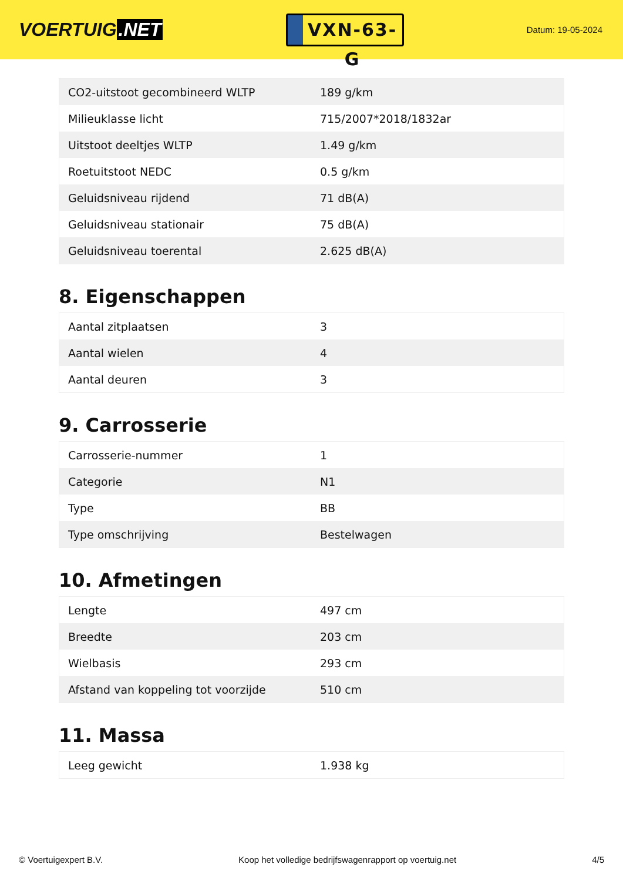VOERTUIG.NET
VXN-63-G
Datum: 19-05-2024
| CO2-uitstoot gecombineerd WLTP | 189 g/km |
| Milieuklasse licht | 715/2007*2018/1832ar |
| Uitstoot deeltjes WLTP | 1.49 g/km |
| Roetuitstoot NEDC | 0.5 g/km |
| Geluidsniveau rijdend | 71 dB(A) |
| Geluidsniveau stationair | 75 dB(A) |
| Geluidsniveau toerental | 2.625 dB(A) |
8. Eigenschappen
| Aantal zitplaatsen | 3 |
| Aantal wielen | 4 |
| Aantal deuren | 3 |
9. Carrosserie
| Carrosserie-nummer | 1 |
| Categorie | N1 |
| Type | BB |
| Type omschrijving | Bestelwagen |
10. Afmetingen
| Lengte | 497 cm |
| Breedte | 203 cm |
| Wielbasis | 293 cm |
| Afstand van koppeling tot voorzijde | 510 cm |
11. Massa
| Leeg gewicht | 1.938 kg |
© Voertuigexpert B.V. Koop het volledige bedrijfswagenrapport op voertuig.net 4/5